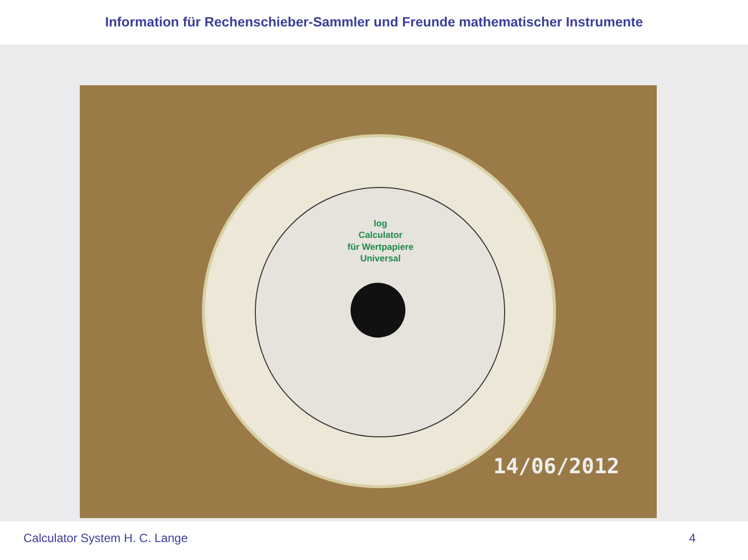Information für Rechenschieber-Sammler und Freunde mathematischer Instrumente
log
Calculator
für Wertpapiere
Universal
14/06/2012
Calculator System H. C. Lange 4